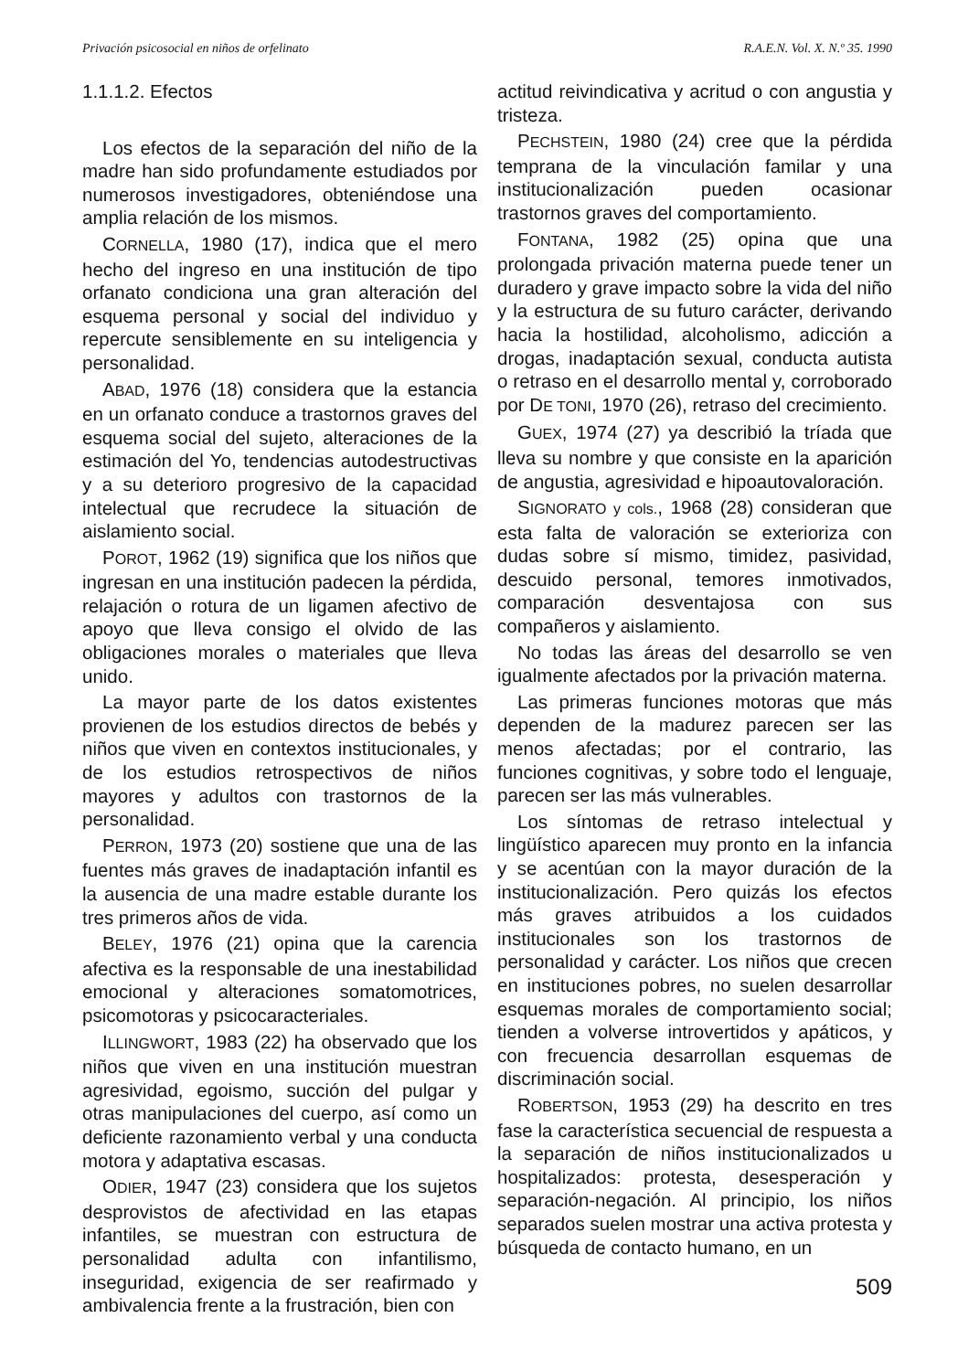Privación psicosocial en niños de orfelinato R.A.E.N. Vol. X. N.º 35. 1990
1.1.1.2. Efectos
Los efectos de la separación del niño de la madre han sido profundamente estudiados por numerosos investigadores, obteniéndose una amplia relación de los mismos.
CORNELLA, 1980 (17), indica que el mero hecho del ingreso en una institución de tipo orfanato condiciona una gran alteración del esquema personal y social del individuo y repercute sensiblemente en su inteligencia y personalidad.
ABAD, 1976 (18) considera que la estancia en un orfanato conduce a trastornos graves del esquema social del sujeto, alteraciones de la estimación del Yo, tendencias autodestructivas y a su deterioro progresivo de la capacidad intelectual que recrudece la situación de aislamiento social.
POROT, 1962 (19) significa que los niños que ingresan en una institución padecen la pérdida, relajación o rotura de un ligamen afectivo de apoyo que lleva consigo el olvido de las obligaciones morales o materiales que lleva unido.
La mayor parte de los datos existentes provienen de los estudios directos de bebés y niños que viven en contextos institucionales, y de los estudios retrospectivos de niños mayores y adultos con trastornos de la personalidad.
PERRON, 1973 (20) sostiene que una de las fuentes más graves de inadaptación infantil es la ausencia de una madre estable durante los tres primeros años de vida.
BELEY, 1976 (21) opina que la carencia afectiva es la responsable de una inestabilidad emocional y alteraciones somatomotrices, psicomotoras y psicocaracteriales.
ILLINGWORT, 1983 (22) ha observado que los niños que viven en una institución muestran agresividad, egoismo, succión del pulgar y otras manipulaciones del cuerpo, así como un deficiente razonamiento verbal y una conducta motora y adaptativa escasas.
ODIER, 1947 (23) considera que los sujetos desprovistos de afectividad en las etapas infantiles, se muestran con estructura de personalidad adulta con infantilismo, inseguridad, exigencia de ser reafirmado y ambivalencia frente a la frustración, bien con
actitud reivindicativa y acritud o con angustia y tristeza.
PECHSTEIN, 1980 (24) cree que la pérdida temprana de la vinculación familar y una institucionalización pueden ocasionar trastornos graves del comportamiento.
FONTANA, 1982 (25) opina que una prolongada privación materna puede tener un duradero y grave impacto sobre la vida del niño y la estructura de su futuro carácter, derivando hacia la hostilidad, alcoholismo, adicción a drogas, inadaptación sexual, conducta autista o retraso en el desarrollo mental y, corroborado por DE TONI, 1970 (26), retraso del crecimiento.
GUEX, 1974 (27) ya describió la tríada que lleva su nombre y que consiste en la aparición de angustia, agresividad e hipoautovaloración.
SIGNORATO y cols., 1968 (28) consideran que esta falta de valoración se exterioriza con dudas sobre sí mismo, timidez, pasividad, descuido personal, temores inmotivados, comparación desventajosa con sus compañeros y aislamiento.
No todas las áreas del desarrollo se ven igualmente afectados por la privación materna.
Las primeras funciones motoras que más dependen de la madurez parecen ser las menos afectadas; por el contrario, las funciones cognitivas, y sobre todo el lenguaje, parecen ser las más vulnerables.
Los síntomas de retraso intelectual y lingüístico aparecen muy pronto en la infancia y se acentúan con la mayor duración de la institucionalización. Pero quizás los efectos más graves atribuidos a los cuidados institucionales son los trastornos de personalidad y carácter. Los niños que crecen en instituciones pobres, no suelen desarrollar esquemas morales de comportamiento social; tienden a volverse introvertidos y apáticos, y con frecuencia desarrollan esquemas de discriminación social.
ROBERTSON, 1953 (29) ha descrito en tres fase la característica secuencial de respuesta a la separación de niños institucionalizados u hospitalizados: protesta, desesperación y separación-negación. Al principio, los niños separados suelen mostrar una activa protesta y búsqueda de contacto humano, en un
509